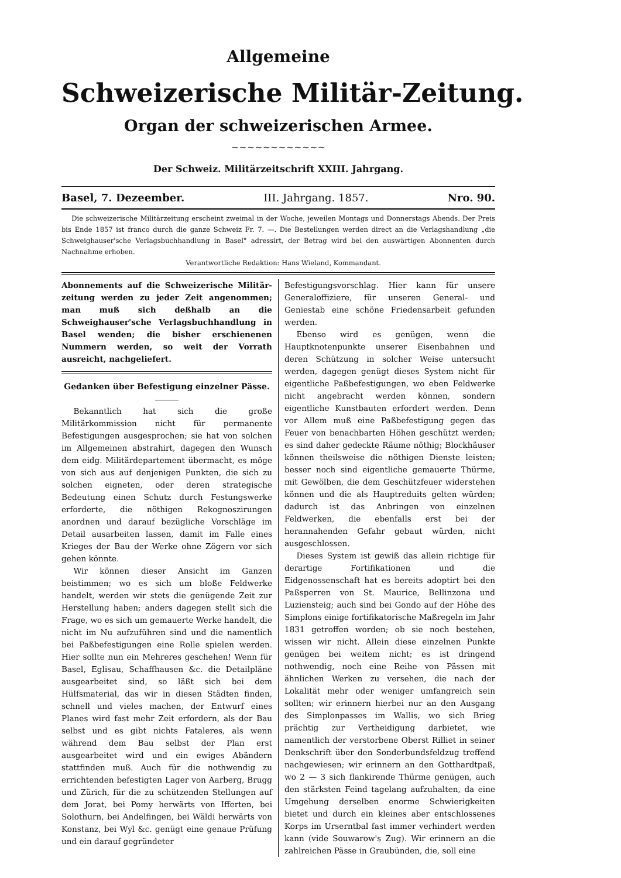Allgemeine
Schweizerische Militär-Zeitung.
Organ der schweizerischen Armee.
~~~~~~~~~~~~
Der Schweiz. Militärzeitschrift XXIII. Jahrgang.
Basel, 7. Dezeember. III. Jahrgang. 1857. Nro. 90.
Die schweizerische Militärzeitung erscheint zweimal in der Woche, jeweilen Montags und Donnerstags Abends. Der Preis bis Ende 1857 ist franco durch die ganze Schweiz Fr. 7. —. Die Bestellungen werden direct an die Verlagshandlung „die Schweighauser'sche Verlagsbuchhandlung in Basel" adressirt, der Betrag wird bei den auswärtigen Abonnenten durch Nachnahme erhoben.
Verantwortliche Redaktion: Hans Wieland, Kommandant.
Abonnements auf die Schweizerische Militär-zeitung werden zu jeder Zeit angenommen; man muß sich deßhalb an die Schweighauser'sche Verlagsbuchhandlung in Basel wenden; die bisher erschienenen Nummern werden, so weit der Vorrath ausreicht, nachgeliefert.
Gedanken über Befestigung einzelner Pässe.
Bekanntlich hat sich die große Militärkommission nicht für permanente Befestigungen ausgesprochen; sie hat von solchen im Allgemeinen abstrahirt, dagegen den Wunsch dem eidg. Militärdepartement übermacht, es möge von sich aus auf denjenigen Punkten, die sich zu solchen eigneten, oder deren strategische Bedeutung einen Schutz durch Festungswerke erforderte, die nöthigen Rekognoszirungen anordnen und darauf bezügliche Vorschläge im Detail ausarbeiten lassen, damit im Falle eines Krieges der Bau der Werke ohne Zögern vor sich gehen könnte.
Wir können dieser Ansicht im Ganzen beistimmen; wo es sich um bloße Feldwerke handelt, werden wir stets die genügende Zeit zur Herstellung haben; anders dagegen stellt sich die Frage, wo es sich um gemauerte Werke handelt, die nicht im Nu aufzuführen sind und die namentlich bei Paßbefestigungen eine Rolle spielen werden. Hier sollte nun ein Mehreres geschehen! Wenn für Basel, Eglisau, Schaffhausen &c. die Detailpläne ausgearbeitet sind, so läßt sich bei dem Hülfsmaterial, das wir in diesen Städten finden, schnell und vieles machen, der Entwurf eines Planes wird fast mehr Zeit erfordern, als der Bau selbst und es gibt nichts Fataleres, als wenn während dem Bau selbst der Plan erst ausgearbeitet wird und ein ewiges Abändern stattfinden muß. Auch für die nothwendig zu errichtenden befestigten Lager von Aarberg, Brugg und Zürich, für die zu schützenden Stellungen auf dem Jorat, bei Pomy herwärts von Ifferten, bei Solothurn, bei Andelfingen, bei Wäldi herwärts von Konstanz, bei Wyl &c. genügt eine genaue Prüfung und ein darauf gegründeter
Befestigungsvorschlag. Hier kann für unsere Generaloffiziere, für unseren General- und Geniestab eine schöne Friedensarbeit gefunden werden.
Ebenso wird es genügen, wenn die Hauptknotenpunkte unserer Eisenbahnen und deren Schützung in solcher Weise untersucht werden, dagegen genügt dieses System nicht für eigentliche Paßbefestigungen, wo eben Feldwerke nicht angebracht werden können, sondern eigentliche Kunstbauten erfordert werden. Denn vor Allem muß eine Paßbefestigung gegen das Feuer von benachbarten Höhen geschützt werden; es sind daher gedeckte Räume nöthig; Blockhäuser können theilsweise die nöthigen Dienste leisten; besser noch sind eigentliche gemauerte Thürme, mit Gewölben, die dem Geschützfeuer widerstehen können und die als Hauptreduits gelten würden; dadurch ist das Anbringen von einzelnen Feldwerken, die ebenfalls erst bei der herannahenden Gefahr gebaut würden, nicht ausgeschlossen.
Dieses System ist gewiß das allein richtige für derartige Fortifikationen und die Eidgenossenschaft hat es bereits adoptirt bei den Paßsperren von St. Maurice, Bellinzona und Luziensteig; auch sind bei Gondo auf der Höhe des Simplons einige fortifikatorische Maßregeln im Jahr 1831 getroffen worden; ob sie noch bestehen, wissen wir nicht. Allein diese einzelnen Punkte genügen bei weitem nicht; es ist dringend nothwendig, noch eine Reihe von Pässen mit ähnlichen Werken zu versehen, die nach der Lokalität mehr oder weniger umfangreich sein sollten; wir erinnern hierbei nur an den Ausgang des Simplonpasses im Wallis, wo sich Brieg prächtig zur Vertheidigung darbietet, wie namentlich der verstorbene Oberst Rilliet in seiner Denkschrift über den Sonderbundsfeldzug treffend nachgewiesen; wir erinnern an den Gotthardtpaß, wo 2 — 3 sich flankirende Thürme genügen, auch den stärksten Feind tagelang aufzuhalten, da eine Umgehung derselben enorme Schwierigkeiten bietet und durch ein kleines aber entschlossenes Korps im Urserntbal fast immer verhindert werden kann (vide Souwarow's Zug). Wir erinnern an die zahlreichen Pässe in Graubünden, die, soll eine